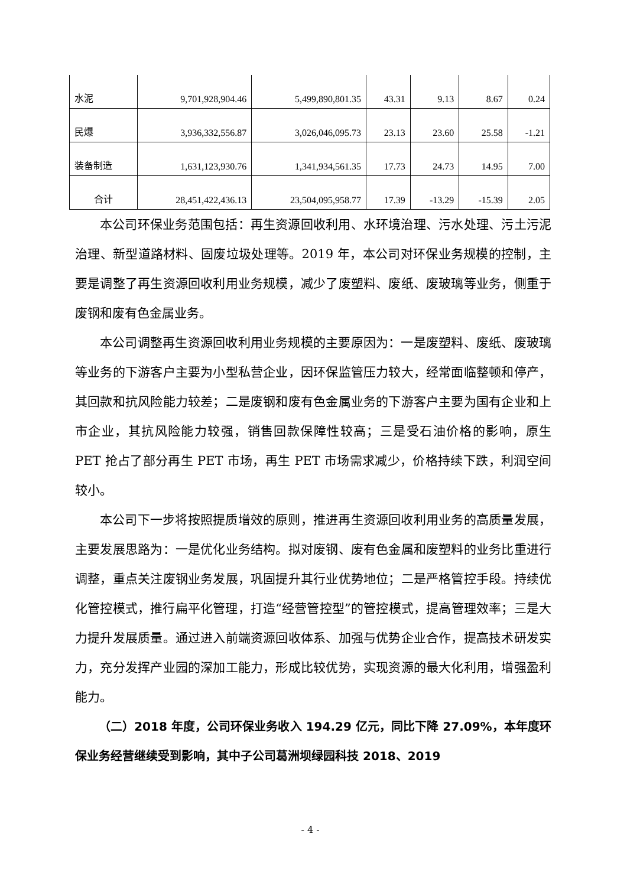| 水泥 | 9,701,928,904.46 | 5,499,890,801.35 | 43.31 | 9.13 | 8.67 | 0.24 |
| 民爆 | 3,936,332,556.87 | 3,026,046,095.73 | 23.13 | 23.60 | 25.58 | -1.21 |
| 装备制造 | 1,631,123,930.76 | 1,341,934,561.35 | 17.73 | 24.73 | 14.95 | 7.00 |
| 合计 | 28,451,422,436.13 | 23,504,095,958.77 | 17.39 | -13.29 | -15.39 | 2.05 |
本公司环保业务范围包括：再生资源回收利用、水环境治理、污水处理、污土污泥治理、新型道路材料、固废垃圾处理等。2019 年，本公司对环保业务规模的控制，主要是调整了再生资源回收利用业务规模，减少了废塑料、废纸、废玻璃等业务，侧重于废钢和废有色金属业务。
本公司调整再生资源回收利用业务规模的主要原因为：一是废塑料、废纸、废玻璃等业务的下游客户主要为小型私营企业，因环保监管压力较大，经常面临整顿和停产，其回款和抗风险能力较差；二是废钢和废有色金属业务的下游客户主要为国有企业和上市企业，其抗风险能力较强，销售回款保障性较高；三是受石油价格的影响，原生 PET 抢占了部分再生 PET 市场，再生 PET 市场需求减少，价格持续下跌，利润空间较小。
本公司下一步将按照提质增效的原则，推进再生资源回收利用业务的高质量发展，主要发展思路为：一是优化业务结构。拟对废钢、废有色金属和废塑料的业务比重进行调整，重点关注废钢业务发展，巩固提升其行业优势地位；二是严格管控手段。持续优化管控模式，推行扁平化管理，打造“经营管控型”的管控模式，提高管理效率；三是大力提升发展质量。通过进入前端资源回收体系、加强与优势企业合作，提高技术研发实力，充分发挥产业园的深加工能力，形成比较优势，实现资源的最大化利用，增强盈利能力。
（二）2018 年度，公司环保业务收入 194.29 亿元，同比下降 27.09%，本年度环保业务经营继续受到影响，其中子公司葛洲坝绿园科技 2018、2019
- 4 -